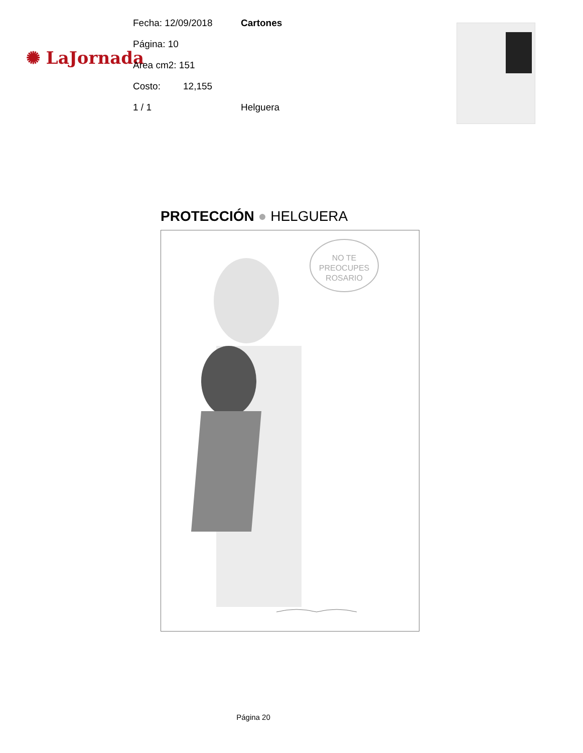✺ LaJornada
Fecha: 12/09/2018 Cartones
Página: 10
Area cm2: 151
Costo: 12,155
1 / 1 Helguera
PROTECCIÓN ● HELGUERA
NO TE
PREOCUPES
ROSARIO
Página 20